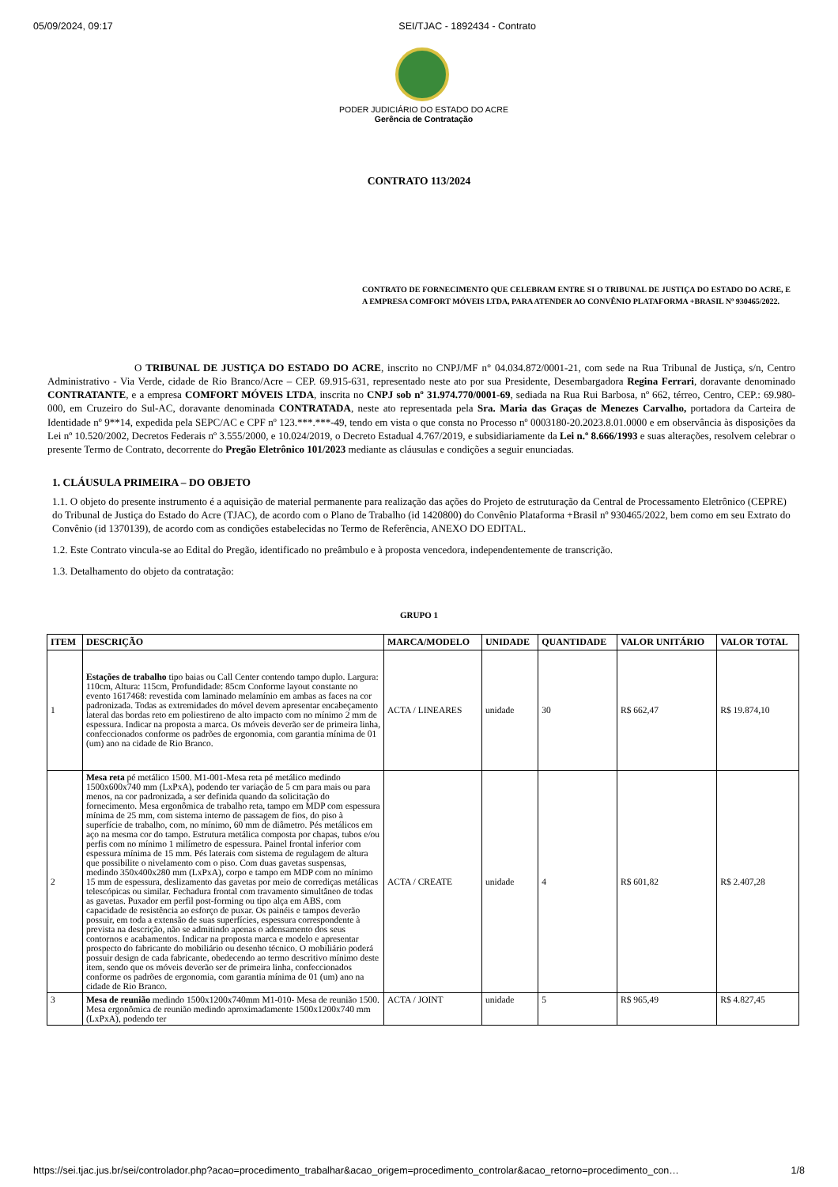05/09/2024, 09:17 SEI/TJAC - 1892434 - Contrato
PODER JUDICIÁRIO DO ESTADO DO ACRE
Gerência de Contratação
CONTRATO 113/2024
CONTRATO DE FORNECIMENTO QUE CELEBRAM ENTRE SI O TRIBUNAL DE JUSTIÇA DO ESTADO DO ACRE, E A EMPRESA COMFORT MÓVEIS LTDA, PARA ATENDER AO CONVÊNIO PLATAFORMA +BRASIL Nº 930465/2022.
O TRIBUNAL DE JUSTIÇA DO ESTADO DO ACRE, inscrito no CNPJ/MF n° 04.034.872/0001-21, com sede na Rua Tribunal de Justiça, s/n, Centro Administrativo - Via Verde, cidade de Rio Branco/Acre – CEP. 69.915-631, representado neste ato por sua Presidente, Desembargadora Regina Ferrari, doravante denominado CONTRATANTE, e a empresa COMFORT MÓVEIS LTDA, inscrita no CNPJ sob nº 31.974.770/0001-69, sediada na Rua Rui Barbosa, nº 662, térreo, Centro, CEP.: 69.980-000, em Cruzeiro do Sul-AC, doravante denominada CONTRATADA, neste ato representada pela Sra. Maria das Graças de Menezes Carvalho, portadora da Carteira de Identidade nº 9**14, expedida pela SEPC/AC e CPF nº 123.***.***-49, tendo em vista o que consta no Processo nº 0003180-20.2023.8.01.0000 e em observância às disposições da Lei nº 10.520/2002, Decretos Federais nº 3.555/2000, e 10.024/2019, o Decreto Estadual 4.767/2019, e subsidiariamente da Lei n.º 8.666/1993 e suas alterações, resolvem celebrar o presente Termo de Contrato, decorrente do Pregão Eletrônico 101/2023 mediante as cláusulas e condições a seguir enunciadas.
1. CLÁUSULA PRIMEIRA – DO OBJETO
1.1. O objeto do presente instrumento é a aquisição de material permanente para realização das ações do Projeto de estruturação da Central de Processamento Eletrônico (CEPRE) do Tribunal de Justiça do Estado do Acre (TJAC), de acordo com o Plano de Trabalho (id 1420800) do Convênio Plataforma +Brasil nº 930465/2022, bem como em seu Extrato do Convênio (id 1370139), de acordo com as condições estabelecidas no Termo de Referência, ANEXO DO EDITAL.
1.2. Este Contrato vincula-se ao Edital do Pregão, identificado no preâmbulo e à proposta vencedora, independentemente de transcrição.
1.3. Detalhamento do objeto da contratação:
GRUPO 1
| ITEM | DESCRIÇÃO | MARCA/MODELO | UNIDADE | QUANTIDADE | VALOR UNITÁRIO | VALOR TOTAL |
| --- | --- | --- | --- | --- | --- | --- |
| 1 | Estações de trabalho tipo baias ou Call Center contendo tampo duplo. Largura: 110cm, Altura: 115cm, Profundidade: 85cm Conforme layout constante no evento 1617468: revestida com laminado melamínio em ambas as faces na cor padronizada. Todas as extremidades do móvel devem apresentar encabeçamento lateral das bordas reto em poliestireno de alto impacto com no mínimo 2 mm de espessura. Indicar na proposta a marca. Os móveis deverão ser de primeira linha, confeccionados conforme os padrões de ergonomia, com garantia mínima de 01 (um) ano na cidade de Rio Branco. | ACTA / LINEARES | unidade | 30 | R$ 662,47 | R$ 19.874,10 |
| 2 | Mesa reta pé metálico 1500. M1-001-Mesa reta pé metálico medindo 1500x600x740 mm (LxPxA), podendo ter variação de 5 cm para mais ou para menos, na cor padronizada, a ser definida quando da solicitação do fornecimento. Mesa ergonômica de trabalho reta, tampo em MDP com espessura mínima de 25 mm, com sistema interno de passagem de fios, do piso à superfície de trabalho, com, no mínimo, 60 mm de diâmetro. Pés metálicos em aço na mesma cor do tampo. Estrutura metálica composta por chapas, tubos e/ou perfis com no mínimo 1 milímetro de espessura. Painel frontal inferior com espessura mínima de 15 mm. Pés laterais com sistema de regulagem de altura que possibilite o nivelamento com o piso. Com duas gavetas suspensas, medindo 350x400x280 mm (LxPxA), corpo e tampo em MDP com no mínimo 15 mm de espessura, deslizamento das gavetas por meio de corrediças metálicas telescópicas ou similar. Fechadura frontal com travamento simultâneo de todas as gavetas. Puxador em perfil post-forming ou tipo alça em ABS, com capacidade de resistência ao esforço de puxar. Os painéis e tampos deverão possuir, em toda a extensão de suas superfícies, espessura correspondente à prevista na descrição, não se admitindo apenas o adensamento dos seus contornos e acabamentos. Indicar na proposta marca e modelo e apresentar prospecto do fabricante do mobiliário ou desenho técnico. O mobiliário poderá possuir design de cada fabricante, obedecendo ao termo descritivo mínimo deste item, sendo que os móveis deverão ser de primeira linha, confeccionados conforme os padrões de ergonomia, com garantia mínima de 01 (um) ano na cidade de Rio Branco. | ACTA / CREATE | unidade | 4 | R$ 601,82 | R$ 2.407,28 |
| 3 | Mesa de reunião medindo 1500x1200x740mm M1-010- Mesa de reunião 1500. Mesa ergonômica de reunião medindo aproximadamente 1500x1200x740 mm (LxPxA), podendo ter | ACTA / JOINT | unidade | 5 | R$ 965,49 | R$ 4.827,45 |
https://sei.tjac.jus.br/sei/controlador.php?acao=procedimento_trabalhar&acao_origem=procedimento_controlar&acao_retorno=procedimento_con… 1/8